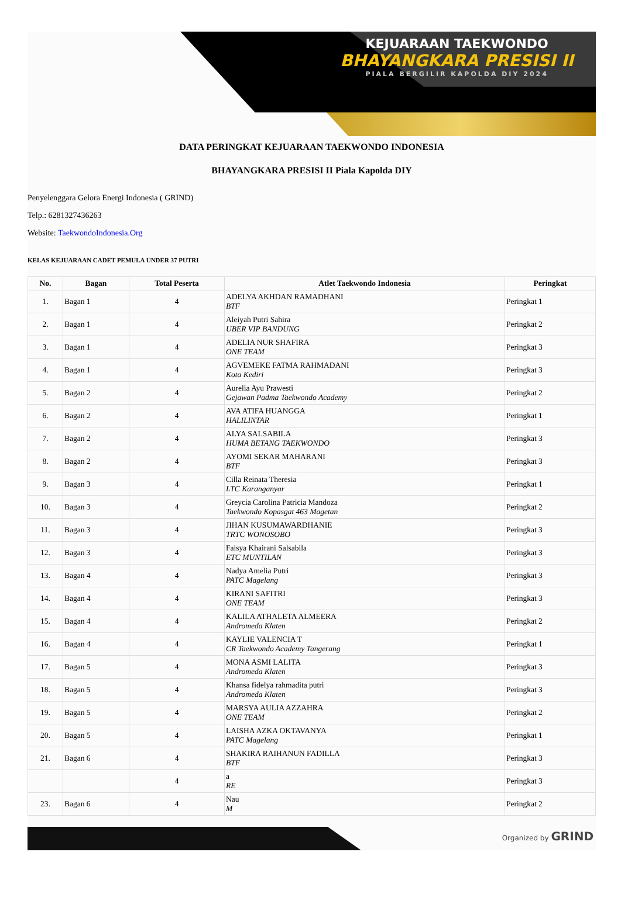KEJUARAAN TAEKWONDO
BHAYANGKARA PRESISI II
PIALA BERGILIR KAPOLDA DIY 2024
DATA PERINGKAT KEJUARAAN TAEKWONDO INDONESIA
BHAYANGKARA PRESISI II Piala Kapolda DIY
Penyelenggara Gelora Energi Indonesia ( GRIND)
Telp.: 6281327436263
Website: TaekwondoIndonesia.Org
KELAS KEJUARAAN CADET PEMULA UNDER 37 PUTRI
| No. | Bagan | Total Peserta | Atlet Taekwondo Indonesia | Peringkat |
| --- | --- | --- | --- | --- |
| 1. | Bagan 1 | 4 | ADELYA AKHDAN RAMADHANI BTF | Peringkat 1 |
| 2. | Bagan 1 | 4 | Aleiyah Putri Sahira UBER VIP BANDUNG | Peringkat 2 |
| 3. | Bagan 1 | 4 | ADELIA NUR SHAFIRA ONE TEAM | Peringkat 3 |
| 4. | Bagan 1 | 4 | AGVEMEKE FATMA RAHMADANI Kota Kediri | Peringkat 3 |
| 5. | Bagan 2 | 4 | Aurelia Ayu Prawesti Gejawan Padma Taekwondo Academy | Peringkat 2 |
| 6. | Bagan 2 | 4 | AVA ATIFA HUANGGA HALILINTAR | Peringkat 1 |
| 7. | Bagan 2 | 4 | ALYA SALSABILA HUMA BETANG TAEKWONDO | Peringkat 3 |
| 8. | Bagan 2 | 4 | AYOMI SEKAR MAHARANI BTF | Peringkat 3 |
| 9. | Bagan 3 | 4 | Cilla Reinata Theresia LTC Karanganyar | Peringkat 1 |
| 10. | Bagan 3 | 4 | Greycia Carolina Patricia Mandoza Taekwondo Kopasgat 463 Magetan | Peringkat 2 |
| 11. | Bagan 3 | 4 | JIHAN KUSUMAWARDHANIE TRTC WONOSOBO | Peringkat 3 |
| 12. | Bagan 3 | 4 | Faisya Khairani Salsabila ETC MUNTILAN | Peringkat 3 |
| 13. | Bagan 4 | 4 | Nadya Amelia Putri PATC Magelang | Peringkat 3 |
| 14. | Bagan 4 | 4 | KIRANI SAFITRI ONE TEAM | Peringkat 3 |
| 15. | Bagan 4 | 4 | KALILA ATHALETA ALMEERA Andromeda Klaten | Peringkat 2 |
| 16. | Bagan 4 | 4 | KAYLIE VALENCIA T CR Taekwondo Academy Tangerang | Peringkat 1 |
| 17. | Bagan 5 | 4 | MONA ASMI LALITA Andromeda Klaten | Peringkat 3 |
| 18. | Bagan 5 | 4 | Khansa fidelya rahmadita putri Andromeda Klaten | Peringkat 3 |
| 19. | Bagan 5 | 4 | MARSYA AULIA AZZAHRA ONE TEAM | Peringkat 2 |
| 20. | Bagan 5 | 4 | LAISHA AZKA OKTAVANYA PATC Magelang | Peringkat 1 |
| 21. | Bagan 6 | 4 | SHAKIRA RAIHANUN FADILLA BTF | Peringkat 3 |
| | | 4 | a RE | Peringkat 3 |
| 23. | Bagan 6 | 4 | Nau M | Peringkat 2 |
Organized by GRIND